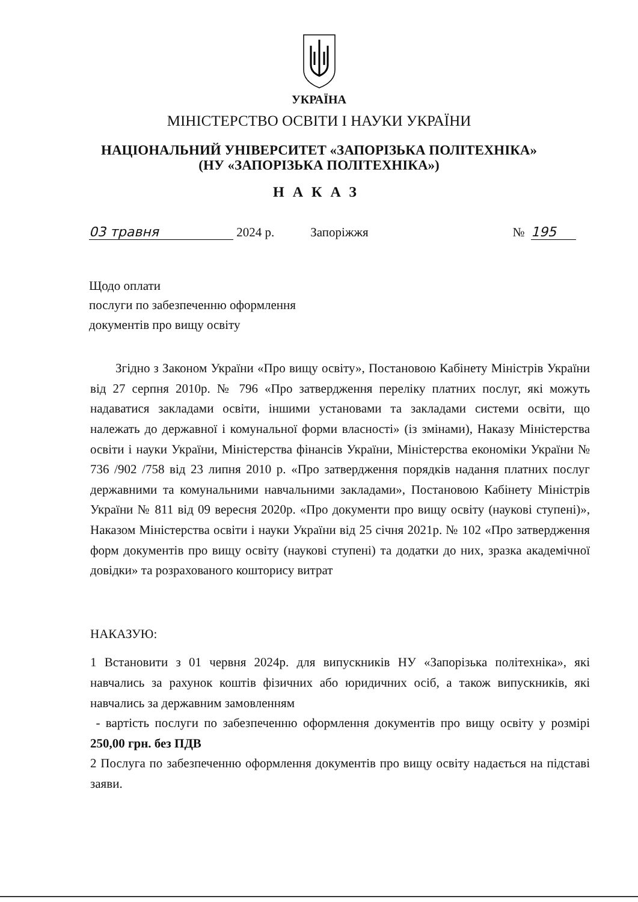УКРАЇНА
МІНІСТЕРСТВО ОСВІТИ І НАУКИ УКРАЇНИ
НАЦІОНАЛЬНИЙ УНІВЕРСИТЕТ «ЗАПОРІЗЬКА ПОЛІТЕХНІКА»
(НУ «ЗАПОРІЗЬКА ПОЛІТЕХНІКА»)
НАКАЗ
03 травня 2024 р. Запоріжжя № 195
Щодо оплати
послуги по забезпеченню оформлення
документів про вищу освіту
Згідно з Законом України «Про вищу освіту», Постановою Кабінету Міністрів України від 27 серпня 2010р. № 796 «Про затвердження переліку платних послуг, які можуть надаватися закладами освіти, іншими установами та закладами системи освіти, що належать до державної і комунальної форми власності» (із змінами), Наказу Міністерства освіти і науки України, Міністерства фінансів України, Міністерства економіки України № 736 /902 /758 від 23 липня 2010 р. «Про затвердження порядків надання платних послуг державними та комунальними навчальними закладами», Постановою Кабінету Міністрів України № 811 від 09 вересня 2020р. «Про документи про вищу освіту (наукові ступені)», Наказом Міністерства освіти і науки України від 25 січня 2021р. № 102 «Про затвердження форм документів про вищу освіту (наукові ступені) та додатки до них, зразка академічної довідки» та розрахованого кошторису витрат
НАКАЗУЮ:
1 Встановити з 01 червня 2024р. для випускників НУ «Запорізька політехніка», які навчались за рахунок коштів фізичних або юридичних осіб, а також випускників, які навчались за державним замовленням
- вартість послуги по забезпеченню оформлення документів про вищу освіту у розмірі 250,00 грн. без ПДВ
2 Послуга по забезпеченню оформлення документів про вищу освіту надається на підставі заяви.